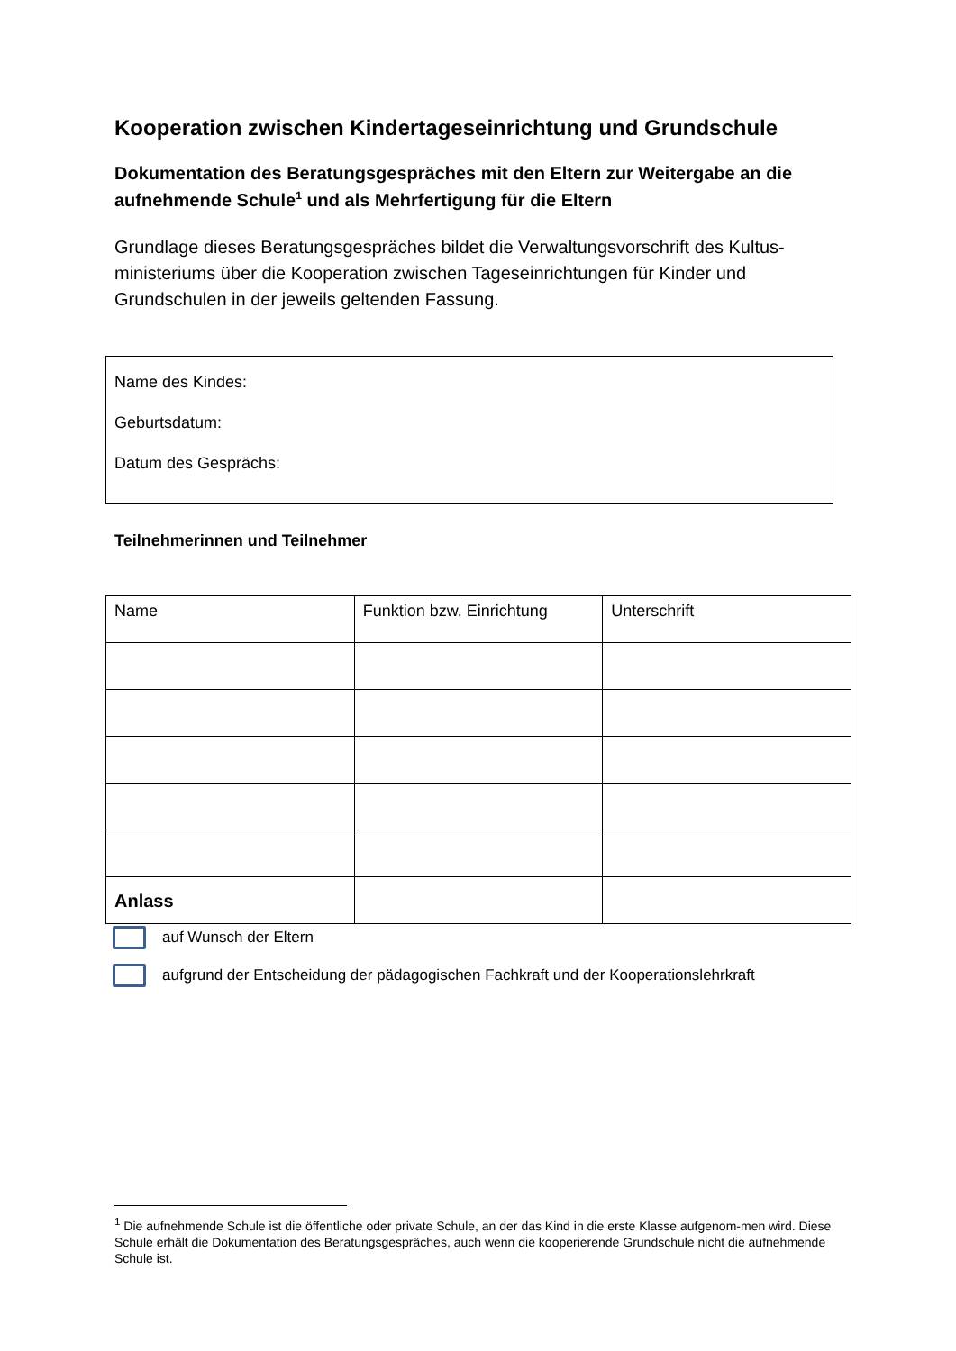Kooperation zwischen Kindertageseinrichtung und Grundschule
Dokumentation des Beratungsgespräches mit den Eltern zur Weitergabe an die aufnehmende Schule<sup>1</sup> und als Mehrfertigung für die Eltern
Grundlage dieses Beratungsgespräches bildet die Verwaltungsvorschrift des Kultus-ministeriums über die Kooperation zwischen Tageseinrichtungen für Kinder und Grundschulen in der jeweils geltenden Fassung.
Name des Kindes:
Geburtsdatum:
Datum des Gesprächs:
Teilnehmerinnen und Teilnehmer
| Name | Funktion bzw. Einrichtung | Unterschrift |
| --- | --- | --- |
Anlass
auf Wunsch der Eltern
aufgrund der Entscheidung der pädagogischen Fachkraft und der Kooperationslehrkraft
<sup>1</sup> Die aufnehmende Schule ist die öffentliche oder private Schule, an der das Kind in die erste Klasse aufgenom-men wird. Diese Schule erhält die Dokumentation des Beratungsgespräches, auch wenn die kooperierende Grundschule nicht die aufnehmende Schule ist.